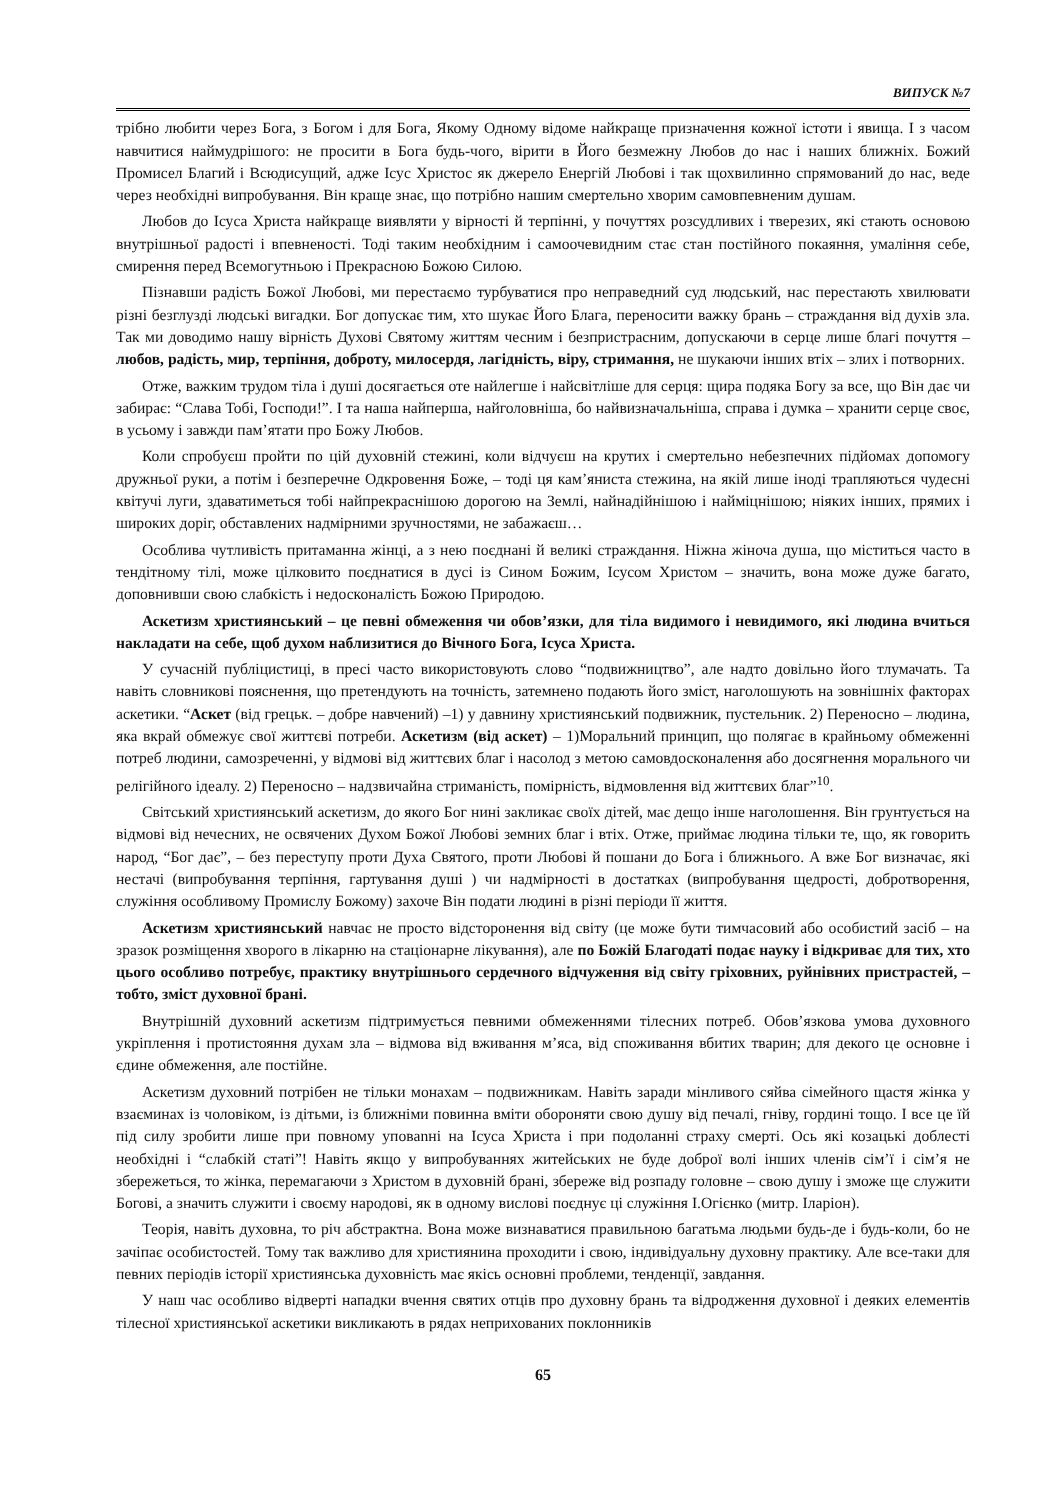ВИПУСК №7
трібно любити через Бога, з Богом і для Бога, Якому Одному відоме найкраще призначення кожної істоти і явища. І з часом навчитися наймудрішого: не просити в Бога будь-чого, вірити в Його безмежну Любов до нас і наших ближніх. Божий Промисел Благий і Всюдисущий, адже Ісус Христос як джерело Енергій Любові і так щохвилинно спрямований до нас, веде через необхідні випробування. Він краще знає, що потрібно нашим смертельно хворим самовпевненим душам.
Любов до Ісуса Христа найкраще виявляти у вірності й терпінні, у почуттях розсудливих і тверезих, які стають основою внутрішньої радості і впевненості. Тоді таким необхідним і самоочевидним стає стан постійного покаяння, умаління себе, смирення перед Всемогутньою і Прекрасною Божою Силою.
Пізнавши радість Божої Любові, ми перестаємо турбуватися про неправедний суд людський, нас перестають хвилювати різні безглузді людські вигадки. Бог допускає тим, хто шукає Його Блага, переносити важку брань – страждання від духів зла. Так ми доводимо нашу вірність Духові Святому життям чесним і безпристрасним, допускаючи в серце лише благі почуття – любов, радість, мир, терпіння, доброту, милосердя, лагідність, віру, стримання, не шукаючи інших втіх – злих і потворних.
Отже, важким трудом тіла і душі досягається оте найлегше і найсвітліше для серця: щира подяка Богу за все, що Він дає чи забирає: “Слава Тобі, Господи!”. І та наша найперша, найголовніша, бо найвизначальніша, справа і думка – хранити серце своє, в усьому і завжди пам’ятати про Божу Любов.
Коли спробуєш пройти по цій духовній стежині, коли відчуєш на крутих і смертельно небезпечних підйомах допомогу дружньої руки, а потім і безперечне Одкровення Боже, – тоді ця кам’яниста стежина, на якій лише іноді трапляються чудесні квітучі луги, здаватиметься тобі найпрекраснішою дорогою на Землі, найнадійнішою і найміцнішою; ніяких інших, прямих і широких доріг, обставлених надмірними зручностями, не забажаєш…
Особлива чутливість притаманна жінці, а з нею поєднані й великі страждання. Ніжна жіноча душа, що міститься часто в тендітному тілі, може цілковито поєднатися в дусі із Сином Божим, Ісусом Христом – значить, вона може дуже багато, доповнивши свою слабкість і недосконалість Божою Природою.
Аскетизм християнський – це певні обмеження чи обов’язки, для тіла видимого і невидимого, які людина вчиться накладати на себе, щоб духом наблизитися до Вічного Бога, Ісуса Христа.
У сучасній публіцистиці, в пресі часто використовують слово “подвижництво”, але надто довільно його тлумачать. Та навіть словникові пояснення, що претендують на точність, затемнено подають його зміст, наголошують на зовнішніх факторах аскетики. “Аскет (від грецьк. – добре навчений) –1) у давнину християнський подвижник, пустельник. 2) Переносно – людина, яка вкрай обмежує свої життєві потреби. Аскетизм (від аскет) – 1)Моральний принцип, що полягає в крайньому обмеженні потреб людини, самозреченні, у відмові від життєвих благ і насолод з метою самовдосконалення або досягнення морального чи релігійного ідеалу. 2) Переносно – надзвичайна стриманість, помірність, відмовлення від життєвих благ”<sup>10</sup>.
Світський християнський аскетизм, до якого Бог нині закликає своїх дітей, має дещо інше наголошення. Він грунтується на відмові від нечесних, не освячених Духом Божої Любові земних благ і втіх. Отже, приймає людина тільки те, що, як говорить народ, “Бог дає”, – без переступу проти Духа Святого, проти Любові й пошани до Бога і ближнього. А вже Бог визначає, які нестачі (випробування терпіння, гартування душі ) чи надмірності в достатках (випробування щедрості, добротворення, служіння особливому Промислу Божому) захоче Він подати людині в різні періоди її життя.
Аскетизм християнський навчає не просто відсторонення від світу (це може бути тимчасовий або особистий засіб – на зразок розміщення хворого в лікарню на стаціонарне лікування), але по Божій Благодаті подає науку і відкриває для тих, хто цього особливо потребує, практику внутрішнього сердечного відчуження від світу гріховних, руйнівних пристрастей, – тобто, зміст духовної брані.
Внутрішній духовний аскетизм підтримується певними обмеженнями тілесних потреб. Обов’язкова умова духовного укріплення і протистояння духам зла – відмова від вживання м’яса, від споживання вбитих тварин; для декого це основне і єдине обмеження, але постійне.
Аскетизм духовний потрібен не тільки монахам – подвижникам. Навіть заради мінливого сяйва сімейного щастя жінка у взаєминах із чоловіком, із дітьми, із ближніми повинна вміти обороняти свою душу від печалі, гніву, гордині тощо. І все це їй під силу зробити лише при повному уповanні на Ісуса Христа і при подоланні страху смерті. Ось які козацькі доблесті необхідні і “слабкій статі”! Навіть якщо у випробуваннях житейських не буде доброї волі інших членів сім’ї і сім’я не збережеться, то жінка, перемагаючи з Христом в духовній брані, збереже від розпаду головне – свою душу і зможе ще служити Богові, а значить служити і своєму народові, як в одному вислові поєднує ці служіння І.Огієнко (митр. Іларіон).
Теорія, навіть духовна, то річ абстрактна. Вона може визнаватися правильною багатьма людьми будь-де і будь-коли, бо не зачіпає особистостей. Тому так важливо для християнина проходити і свою, індивідуальну духовну практику. Але все-таки для певних періодів історії християнська духовність має якісь основні проблеми, тенденції, завдання.
У наш час особливо відверті нападки вчення святих отців про духовну брань та відродження духовної і деяких елементів тілесної християнської аскетики викликають в рядах неприхованих поклонників
65